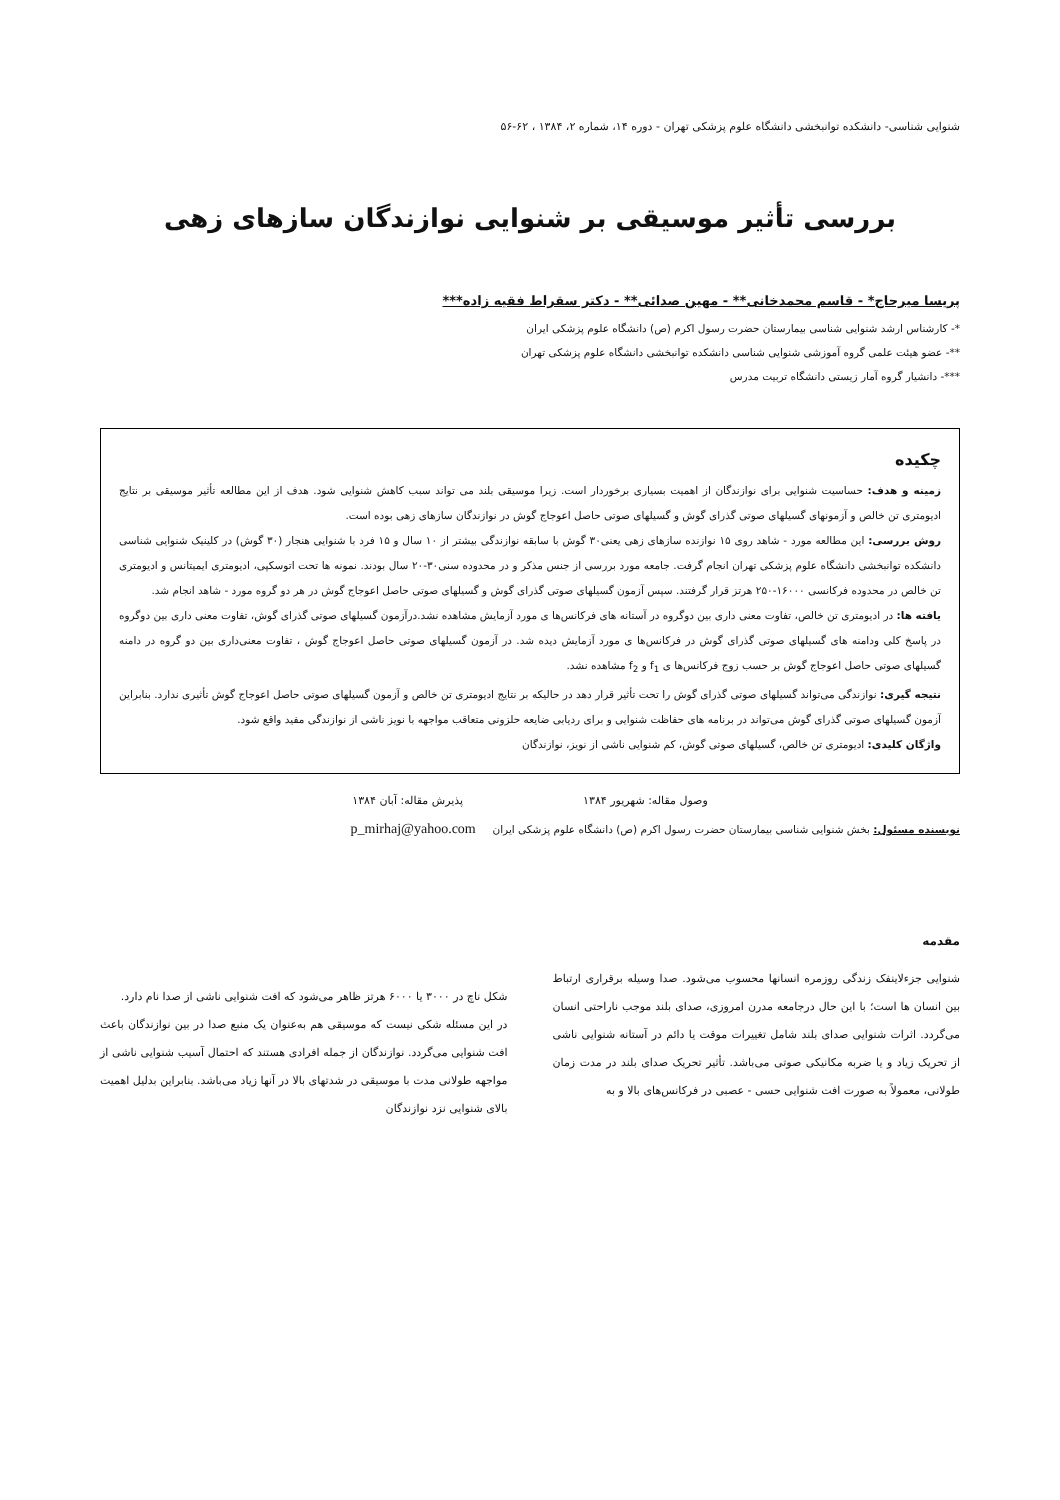شنوایی شناسی- دانشکده توانبخشی دانشگاه علوم پزشکی تهران - دوره ۱۴، شماره ۲، ۱۳۸۴ ، ۶۲-۵۶
بررسی تأثیر موسیقی بر شنوایی نوازندگان سازهای زهی
پریسا میرحاج* - قاسم محمدخانی** - مهین صدائی** - دکتر سقراط فقیه زاده***
*- کارشناس ارشد شنوایی شناسی بیمارستان حضرت رسول اکرم (ص) دانشگاه علوم پزشکی ایران
**- عضو هیئت علمی گروه آموزشی شنوایی شناسی دانشکده توانبخشی دانشگاه علوم پزشکی تهران
***- دانشیار گروه آمار زیستی دانشگاه تربیت مدرس
چکیده
زمینه و هدف: حساسیت شنوایی برای نوازندگان از اهمیت بسیاری برخوردار است. زیرا موسیقی بلند می تواند سبب کاهش شنوایی شود. هدف از این مطالعه تأثیر موسیقی بر نتایج ادیومتری تن خالص و آزمونهای گسیلهای صوتی گذرای گوش و گسیلهای صوتی حاصل اعوجاج گوش در نوازندگان سازهای زهی بوده است.
روش بررسی: این مطالعه مورد - شاهد روی ۱۵ نوازنده سازهای زهی یعنی۳۰ گوش با سابقه نوازندگی بیشتر از ۱۰ سال و ۱۵ فرد با شنوایی هنجار (۳۰ گوش) در کلینیک شنوایی شناسی دانشکده توانبخشی دانشگاه علوم پزشکی تهران انجام گرفت. جامعه مورد بررسی از جنس مذکر و در محدوده سنی۳۰-۲۰ سال بودند. نمونه ها تحت اتوسکپی، ادیومتری ایمیتانس و ادیومتری تن خالص در محدوده فرکانسی ۱۶۰۰۰-۲۵۰ هرتز قرار گرفتند. سپس آزمون گسیلهای صوتی گذرای گوش و گسیلهای صوتی حاصل اعوجاج گوش در هر دو گروه مورد - شاهد انجام شد.
یافته ها: در ادیومتری تن خالص، تفاوت معنی داری بین دوگروه در آستانه های فرکانس‌ها ی مورد آزمایش مشاهده نشد.درآزمون گسیلهای صوتی گذرای گوش، تفاوت معنی داری بین دوگروه در پاسخ کلی ودامنه های گسیلهای صوتی گذرای گوش در فرکانس‌ها ی مورد آزمایش دیده شد. در آزمون گسیلهای صوتی حاصل اعوجاج گوش ، تفاوت معنی‌داری بین دو گروه در دامنه گسیلهای صوتی حاصل اعوجاج گوش بر حسب زوج فرکانس‌ها ی f<sub>1</sub> و f<sub>2</sub> مشاهده نشد.
نتیجه گیری: نوازندگی می‌تواند گسیلهای صوتی گذرای گوش را تحت تأثیر قرار دهد در حالیکه بر نتایج ادیومتری تن خالص و آزمون گسیلهای صوتی حاصل اعوجاج گوش تأثیری ندارد. بنابراین آزمون گسیلهای صوتی گذرای گوش می‌تواند در برنامه های حفاظت شنوایی و برای ردیابی ضایعه حلزونی متعاقب مواجهه با نویز ناشی از نوازندگی مفید واقع شود.
واژگان کلیدی: ادیومتری تن خالص، گسیلهای صوتی گوش، کم شنوایی ناشی از نویز، نوازندگان
وصول مقاله: شهریور ۱۳۸۴ پذیرش مقاله: آبان ۱۳۸۴
نویسنده مسئول: بخش شنوایی شناسی بیمارستان حضرت رسول اکرم (ص) دانشگاه علوم پزشکی ایران p_mirhaj@yahoo.com
مقدمه
شنوایی جزءلاینفک زندگی روزمره انسانها محسوب می‌شود. صدا وسیله برقراری ارتباط بین انسان ها است؛ با این حال درجامعه مدرن امروزی، صدای بلند موجب ناراحتی انسان می‌گردد. اثرات شنوایی صدای بلند شامل تغییرات موقت یا دائم در آستانه شنوایی ناشی از تحریک زیاد و یا ضربه مکانیکی صوتی می‌باشد. تأثیر تحریک صدای بلند در مدت زمان طولانی، معمولاً به صورت افت شنوایی حسی - عصبی در فرکانس‌های بالا و به
شکل ناچ در ۳۰۰۰ یا ۶۰۰۰ هرتز ظاهر می‌شود که افت شنوایی ناشی از صدا نام دارد.
در این مسئله شکی نیست که موسیقی هم به‌عنوان یک منبع صدا در بین نوازندگان باعث افت شنوایی می‌گردد. نوازندگان از جمله افرادی هستند که احتمال آسیب شنوایی ناشی از مواجهه طولانی مدت با موسیقی در شدتهای بالا در آنها زیاد می‌باشد. بنابراین بدلیل اهمیت بالای شنوایی نزد نوازندگان